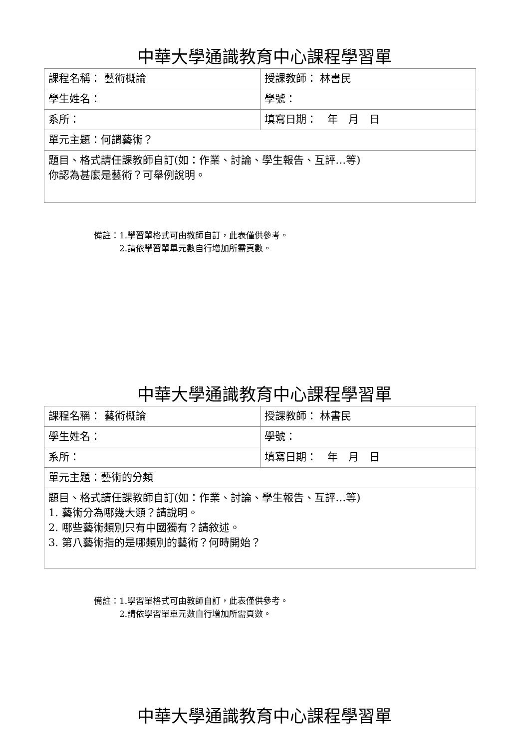中華大學通識教育中心課程學習單
| 課程名稱： 藝術概論 | 授課教師： 林書民 |
| 學生姓名： | 學號： |
| 系所： | 填寫日期： 年 月 日 |
| 單元主題：何謂藝術？ | |
| 題目、格式請任課教師自訂(如：作業、討論、學生報告、互評…等) 你認為甚麼是藝術？可舉例說明。 | |
備註：1.學習單格式可由教師自訂，此表僅供參考。
　　　2.請依學習單單元數自行增加所需頁數。
中華大學通識教育中心課程學習單
| 課程名稱： 藝術概論 | 授課教師： 林書民 |
| 學生姓名： | 學號： |
| 系所： | 填寫日期： 年 月 日 |
| 單元主題：藝術的分類 | |
| 題目、格式請任課教師自訂(如：作業、討論、學生報告、互評…等) 1. 藝術分為哪幾大類？請說明。 2. 哪些藝術類別只有中國獨有？請敘述。 3. 第八藝術指的是哪類別的藝術？何時開始？ | |
備註：1.學習單格式可由教師自訂，此表僅供參考。
　　　2.請依學習單單元數自行增加所需頁數。
中華大學通識教育中心課程學習單